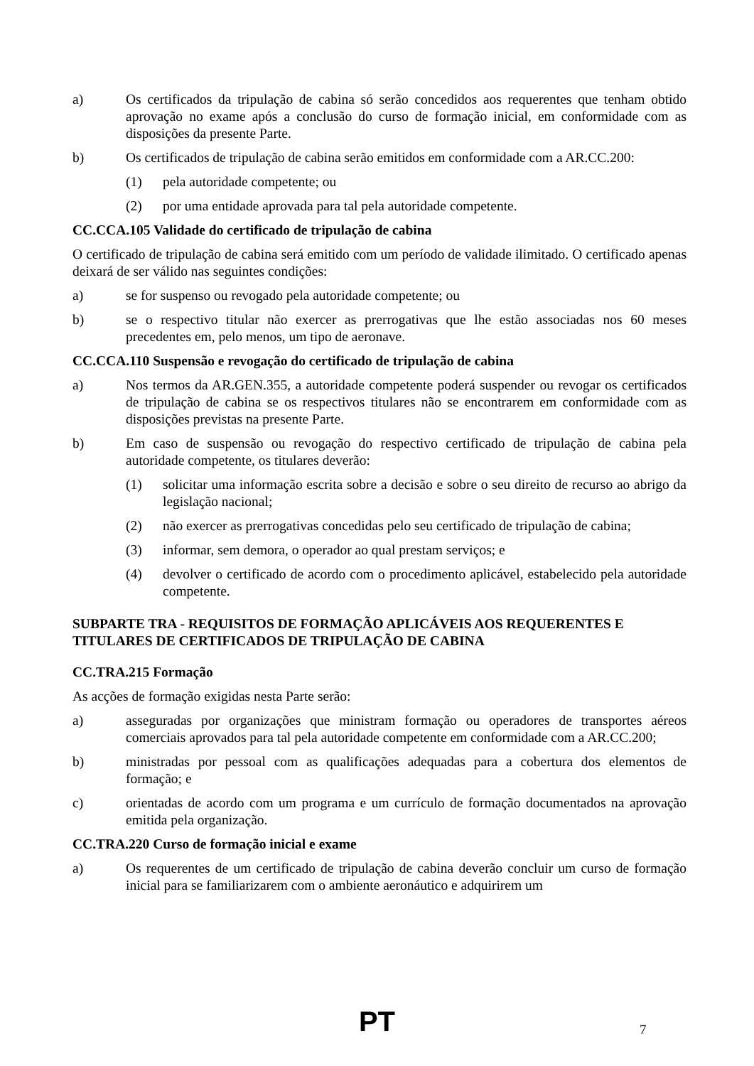a) Os certificados da tripulação de cabina só serão concedidos aos requerentes que tenham obtido aprovação no exame após a conclusão do curso de formação inicial, em conformidade com as disposições da presente Parte.
b) Os certificados de tripulação de cabina serão emitidos em conformidade com a AR.CC.200:
(1) pela autoridade competente; ou
(2) por uma entidade aprovada para tal pela autoridade competente.
CC.CCA.105 Validade do certificado de tripulação de cabina
O certificado de tripulação de cabina será emitido com um período de validade ilimitado. O certificado apenas deixará de ser válido nas seguintes condições:
a) se for suspenso ou revogado pela autoridade competente; ou
b) se o respectivo titular não exercer as prerrogativas que lhe estão associadas nos 60 meses precedentes em, pelo menos, um tipo de aeronave.
CC.CCA.110 Suspensão e revogação do certificado de tripulação de cabina
a) Nos termos da AR.GEN.355, a autoridade competente poderá suspender ou revogar os certificados de tripulação de cabina se os respectivos titulares não se encontrarem em conformidade com as disposições previstas na presente Parte.
b) Em caso de suspensão ou revogação do respectivo certificado de tripulação de cabina pela autoridade competente, os titulares deverão:
(1) solicitar uma informação escrita sobre a decisão e sobre o seu direito de recurso ao abrigo da legislação nacional;
(2) não exercer as prerrogativas concedidas pelo seu certificado de tripulação de cabina;
(3) informar, sem demora, o operador ao qual prestam serviços; e
(4) devolver o certificado de acordo com o procedimento aplicável, estabelecido pela autoridade competente.
SUBPARTE TRA - REQUISITOS DE FORMAÇÃO APLICÁVEIS AOS REQUERENTES E TITULARES DE CERTIFICADOS DE TRIPULAÇÃO DE CABINA
CC.TRA.215 Formação
As acções de formação exigidas nesta Parte serão:
a) asseguradas por organizações que ministram formação ou operadores de transportes aéreos comerciais aprovados para tal pela autoridade competente em conformidade com a AR.CC.200;
b) ministradas por pessoal com as qualificações adequadas para a cobertura dos elementos de formação; e
c) orientadas de acordo com um programa e um currículo de formação documentados na aprovação emitida pela organização.
CC.TRA.220 Curso de formação inicial e exame
a) Os requerentes de um certificado de tripulação de cabina deverão concluir um curso de formação inicial para se familiarizarem com o ambiente aeronáutico e adquirirem um
PT
7